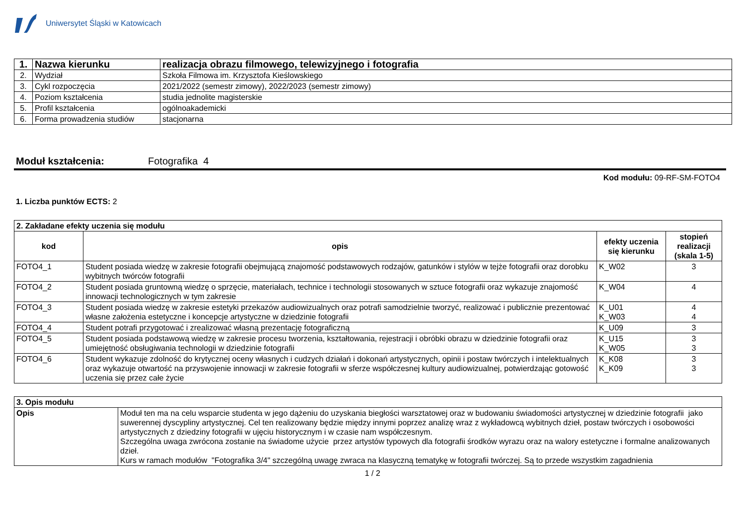Uniwersytet Śląski w Katowicach
| 1. | Nazwa kierunku | realizacja obrazu filmowego, telewizyjnego i fotografia |
| 2. | Wydział | Szkoła Filmowa im. Krzysztofa Kieślowskiego |
| 3. | Cykl rozpoczęcia | 2021/2022 (semestr zimowy), 2022/2023 (semestr zimowy) |
| 4. | Poziom kształcenia | studia jednolite magisterskie |
| 5. | Profil kształcenia | ogólnoakademicki |
| 6. | Forma prowadzenia studiów | stacjonarna |
Moduł kształcenia: Fotografika 4
Kod modułu: 09-RF-SM-FOTO4
1. Liczba punktów ECTS: 2
| 2. Zakładane efekty uczenia się modułu | | | |
| --- | --- | --- | --- |
| kod | opis | efekty uczenia się kierunku | stopień realizacji (skala 1-5) |
| FOTO4_1 | Student posiada wiedzę w zakresie fotografii obejmującą znajomość podstawowych rodzajów, gatunków i stylów w tejże fotografii oraz dorobku wybitnych twórców fotografii | K_W02 | 3 |
| FOTO4_2 | Student posiada gruntowną wiedzę o sprzęcie, materiałach, technice i technologii stosowanych w sztuce fotografii oraz wykazuje znajomość innowacji technologicznych w tym zakresie | K_W04 | 4 |
| FOTO4_3 | Student posiada wiedzę w zakresie estetyki przekazów audiowizualnych oraz potrafi samodzielnie tworzyć, realizować i publicznie prezentować własne założenia estetyczne i koncepcje artystyczne w dziedzinie fotografii | K_U01 K_W03 | 4 4 |
| FOTO4_4 | Student potrafi przygotować i zrealizować własną prezentację fotograficzną | K_U09 | 3 |
| FOTO4_5 | Student posiada podstawową wiedzę w zakresie procesu tworzenia, kształtowania, rejestracji i obróbki obrazu w dziedzinie fotografii oraz umiejętność obsługiwania technologii w dziedzinie fotografii | K_U15 K_W05 | 3 3 |
| FOTO4_6 | Student wykazuje zdolność do krytycznej oceny własnych i cudzych działań i dokonań artystycznych, opinii i postaw twórczych i intelektualnych oraz wykazuje otwartość na przyswojenie innowacji w zakresie fotografii w sferze współczesnej kultury audiowizualnej, potwierdzając gotowość uczenia się przez całe życie | K_K08 K_K09 | 3 3 |
| 3. Opis modułu | |
| --- | --- |
| Opis | Moduł ten ma na celu wsparcie studenta w jego dążeniu do uzyskania biegłości warsztatowej oraz w budowaniu świadomości artystycznej w dziedzinie fotografii jako suwerennej dyscypliny artystycznej. Cel ten realizowany będzie między innymi poprzez analizę wraz z wykładowcą wybitnych dzieł, postaw twórczych i osobowości artystycznych z dziedziny fotografii w ujęciu historycznym i w czasie nam współczesnym. Szczególna uwaga zwrócona zostanie na świadome użycie przez artystów typowych dla fotografii środków wyrazu oraz na walory estetyczne i formalne analizowanych dzieł. Kurs w ramach modułów "Fotografika 3/4" szczególną uwagę zwraca na klasyczną tematykę w fotografii twórczej. Są to przede wszystkim zagadnienia |
1 / 2